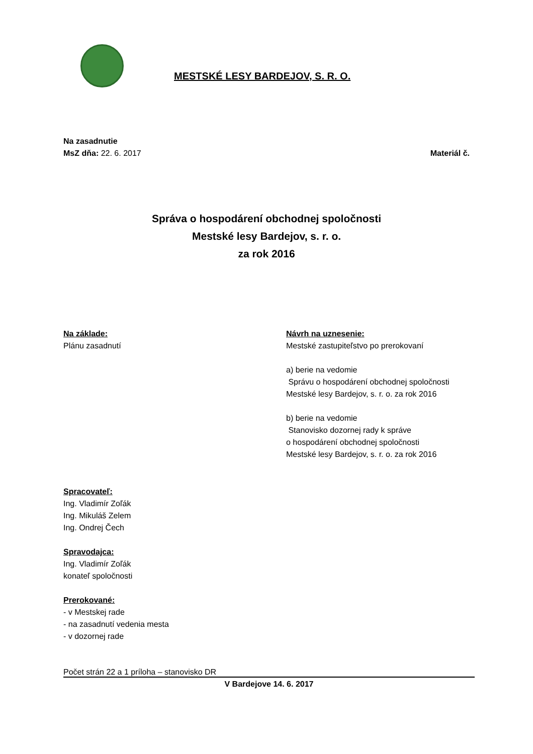MESTSKÉ LESY BARDEJOV, S. R. O.
Na zasadnutie
MsZ dňa: 22. 6. 2017 Materiál č.
Správa o hospodárení obchodnej spoločnosti
Mestské lesy Bardejov, s. r. o.
za rok 2016
Na základe:
Plánu zasadnutí
Návrh na uznesenie:
Mestské zastupiteľstvo po prerokovaní
a) berie na vedomie
Správu o hospodárení obchodnej spoločnosti
Mestské lesy Bardejov, s. r. o. za rok 2016
b) berie na vedomie
Stanovisko dozornej rady k správe
o hospodárení obchodnej spoločnosti
Mestské lesy Bardejov, s. r. o. za rok 2016
Spracovateľ:
Ing. Vladimír Zoľák
Ing. Mikuláš Zelem
Ing. Ondrej Čech
Spravodajca:
Ing. Vladimír Zoľák
konateľ spoločnosti
Prerokované:
- v Mestskej rade
- na zasadnutí vedenia mesta
- v dozornej rade
Počet strán 22 a 1 príloha – stanovisko DR
V Bardejove 14. 6. 2017